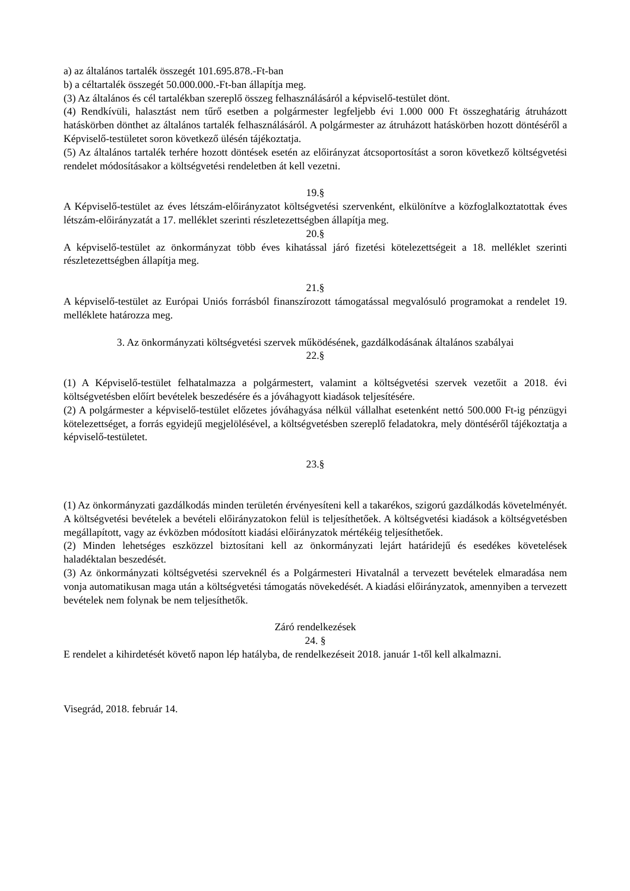a) az általános tartalék összegét 101.695.878.-Ft-ban
b) a céltartalék összegét 50.000.000.-Ft-ban állapítja meg.
(3) Az általános és cél tartalékban szereplő összeg felhasználásáról a képviselő-testület dönt.
(4) Rendkívüli, halasztást nem tűrő esetben a polgármester legfeljebb évi 1.000 000 Ft összeghatárig átruházott hatáskörben dönthet az általános tartalék felhasználásáról. A polgármester az átruházott hatáskörben hozott döntéséről a Képviselő-testületet soron következő ülésén tájékoztatja.
(5) Az általános tartalék terhére hozott döntések esetén az előirányzat átcsoportosítást a soron következő költségvetési rendelet módosításakor a költségvetési rendeletben át kell vezetni.
19.§
A Képviselő-testület az éves létszám-előirányzatot költségvetési szervenként, elkülönítve a közfoglalkoztatottak éves létszám-előirányzatát a 17. melléklet szerinti részletezettségben állapítja meg.
20.§
A képviselő-testület az önkormányzat több éves kihatással járó fizetési kötelezettségeit a 18. melléklet szerinti részletezettségben állapítja meg.
21.§
A képviselő-testület az Európai Uniós forrásból finanszírozott támogatással megvalósuló programokat a rendelet 19. melléklete határozza meg.
3. Az önkormányzati költségvetési szervek működésének, gazdálkodásának általános szabályai
22.§
(1) A Képviselő-testület felhatalmazza a polgármestert, valamint a költségvetési szervek vezetőit a 2018. évi költségvetésben előírt bevételek beszedésére és a jóváhagyott kiadások teljesítésére.
(2) A polgármester a képviselő-testület előzetes jóváhagyása nélkül vállalhat esetenként nettó 500.000 Ft-ig pénzügyi kötelezettséget, a forrás egyidejű megjelölésével, a költségvetésben szereplő feladatokra, mely döntéséről tájékoztatja a képviselő-testületet.
23.§
(1) Az önkormányzati gazdálkodás minden területén érvényesíteni kell a takarékos, szigorú gazdálkodás követelményét. A költségvetési bevételek a bevételi előirányzatokon felül is teljesíthetőek. A költségvetési kiadások a költségvetésben megállapított, vagy az évközben módosított kiadási előirányzatok mértékéig teljesíthetőek.
(2) Minden lehetséges eszközzel biztosítani kell az önkormányzati lejárt határidejű és esedékes követelések haladéktalan beszedését.
(3) Az önkormányzati költségvetési szerveknél és a Polgármesteri Hivatalnál a tervezett bevételek elmaradása nem vonja automatikusan maga után a költségvetési támogatás növekedését. A kiadási előirányzatok, amennyiben a tervezett bevételek nem folynak be nem teljesíthetők.
Záró rendelkezések
24. §
E rendelet a kihirdetését követő napon lép hatályba, de rendelkezéseit 2018. január 1-től kell alkalmazni.
Visegrád, 2018. február 14.